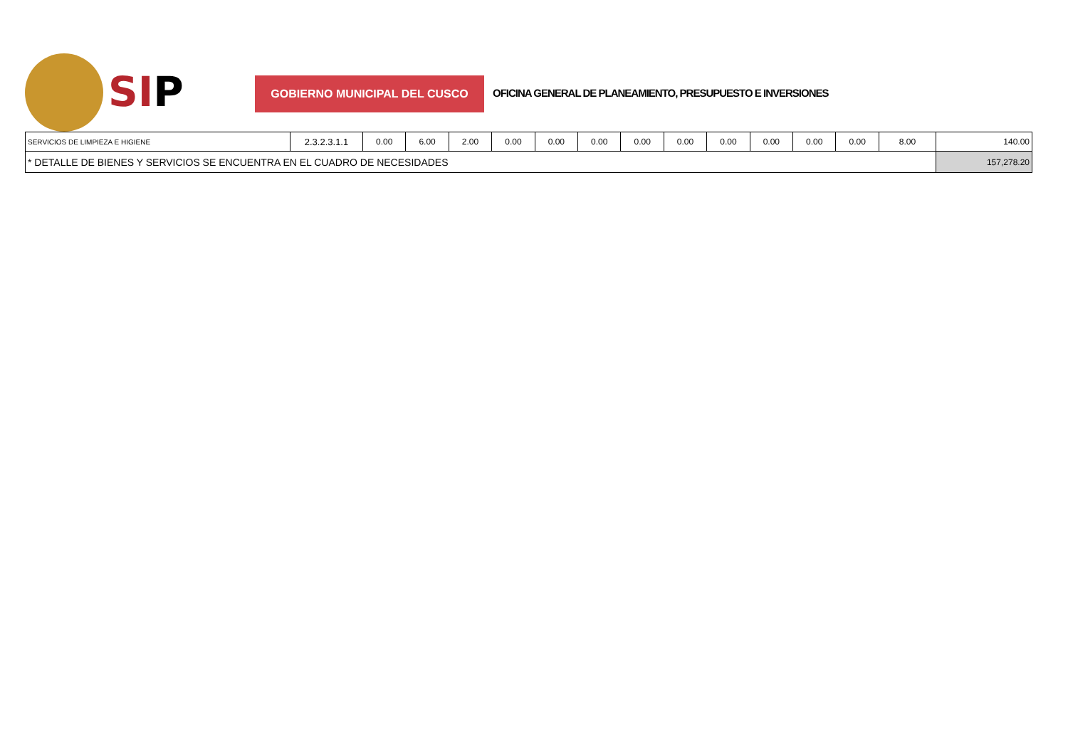SIP GOBIERNO MUNICIPAL DEL CUSCO
OFICINA GENERAL DE PLANEAMIENTO, PRESUPUESTO E INVERSIONES
| SERVICIOS DE LIMPIEZA E HIGIENE | 2.3.2.3.1.1 | 0.00 | 6.00 | 2.00 | 0.00 | 0.00 | 0.00 | 0.00 | 0.00 | 0.00 | 0.00 | 0.00 | 0.00 | 8.00 | 140.00 |
| * DETALLE DE BIENES Y SERVICIOS SE ENCUENTRA EN EL CUADRO DE NECESIDADES | | | | | | | | | | | | | | | 157,278.20 |